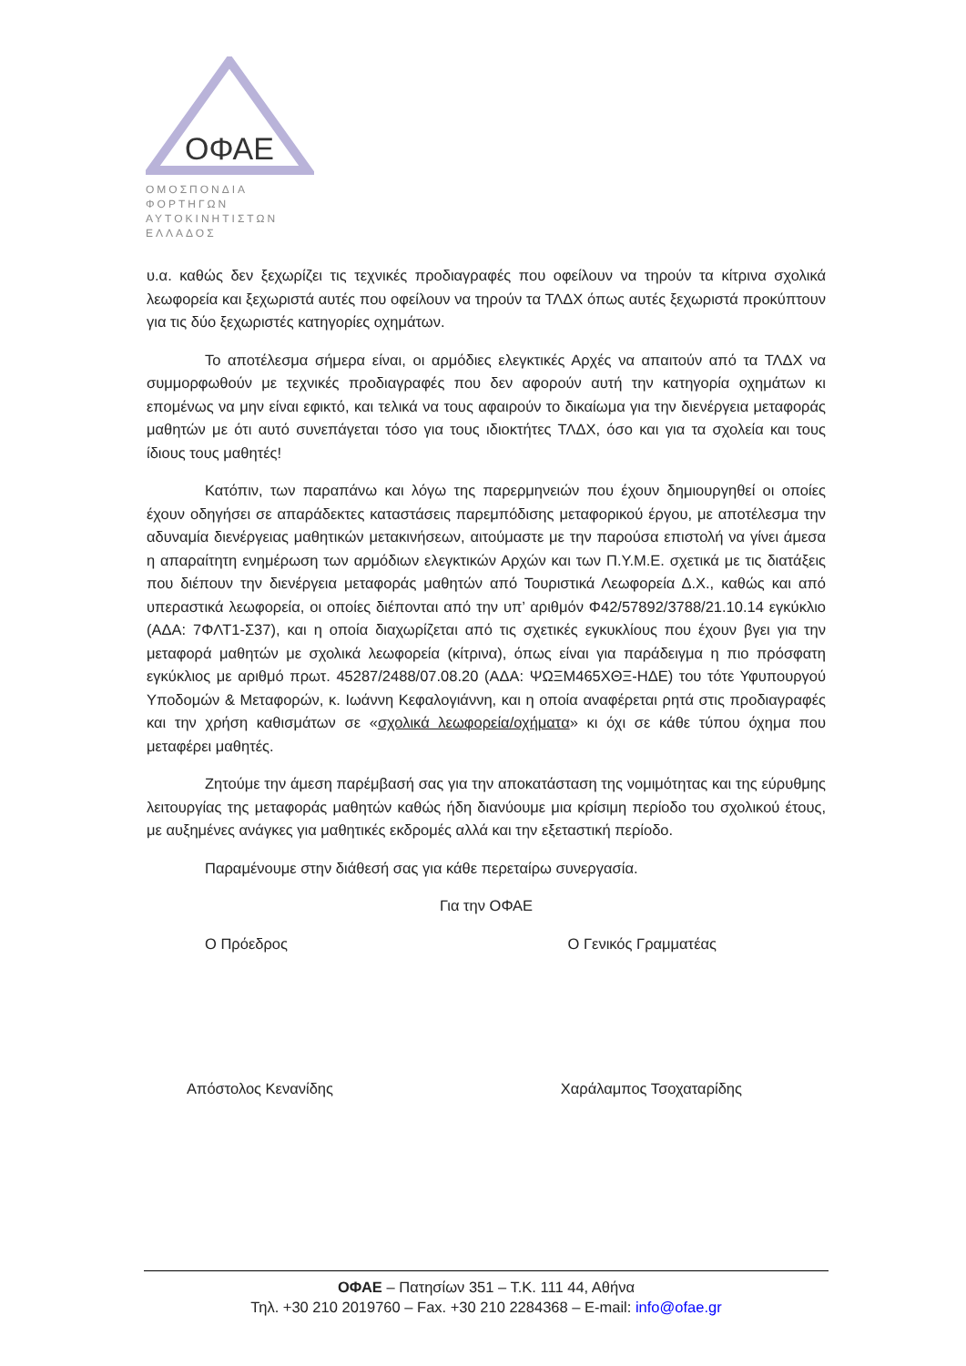ΟΦΑΕ
ΟΜΟΣΠΟΝΔΙΑ ΦΟΡΤΗΓΩΝ
ΑΥΤΟΚΙΝΗΤΙΣΤΩΝ ΕΛΛΑΔΟΣ
υ.α. καθώς δεν ξεχωρίζει τις τεχνικές προδιαγραφές που οφείλουν να τηρούν τα κίτρινα σχολικά λεωφορεία και ξεχωριστά αυτές που οφείλουν να τηρούν τα ΤΛΔΧ όπως αυτές ξεχωριστά προκύπτουν για τις δύο ξεχωριστές κατηγορίες οχημάτων.
Το αποτέλεσμα σήμερα είναι, οι αρμόδιες ελεγκτικές Αρχές να απαιτούν από τα ΤΛΔΧ να συμμορφωθούν με τεχνικές προδιαγραφές που δεν αφορούν αυτή την κατηγορία οχημάτων κι επομένως να μην είναι εφικτό, και τελικά να τους αφαιρούν το δικαίωμα για την διενέργεια μεταφοράς μαθητών με ότι αυτό συνεπάγεται τόσο για τους ιδιοκτήτες ΤΛΔΧ, όσο και για τα σχολεία και τους ίδιους τους μαθητές!
Κατόπιν, των παραπάνω και λόγω της παρερμηνειών που έχουν δημιουργηθεί οι οποίες έχουν οδηγήσει σε απαράδεκτες καταστάσεις παρεμπόδισης μεταφορικού έργου, με αποτέλεσμα την αδυναμία διενέργειας μαθητικών μετακινήσεων, αιτούμαστε με την παρούσα επιστολή να γίνει άμεσα η απαραίτητη ενημέρωση των αρμόδιων ελεγκτικών Αρχών και των Π.Υ.Μ.Ε. σχετικά με τις διατάξεις που διέπουν την διενέργεια μεταφοράς μαθητών από Τουριστικά Λεωφορεία Δ.Χ., καθώς και από υπεραστικά λεωφορεία, οι οποίες διέπονται από την υπ’ αριθμόν Φ42/57892/3788/21.10.14 εγκύκλιο (ΑΔΑ: 7ΦΛΤ1-Σ37), και η οποία διαχωρίζεται από τις σχετικές εγκυκλίους που έχουν βγει για την μεταφορά μαθητών με σχολικά λεωφορεία (κίτρινα), όπως είναι για παράδειγμα η πιο πρόσφατη εγκύκλιος με αριθμό πρωτ. 45287/2488/07.08.20 (ΑΔΑ: ΨΩΞΜ465ΧΘΞ-ΗΔΕ) του τότε Υφυπουργού Υποδομών & Μεταφορών, κ. Ιωάννη Κεφαλογιάννη, και η οποία αναφέρεται ρητά στις προδιαγραφές και την χρήση καθισμάτων σε «σχολικά λεωφορεία/οχήματα» κι όχι σε κάθε τύπου όχημα που μεταφέρει μαθητές.
Ζητούμε την άμεση παρέμβασή σας για την αποκατάσταση της νομιμότητας και της εύρυθμης λειτουργίας της μεταφοράς μαθητών καθώς ήδη διανύουμε μια κρίσιμη περίοδο του σχολικού έτους, με αυξημένες ανάγκες για μαθητικές εκδρομές αλλά και την εξεταστική περίοδο.
Παραμένουμε στην διάθεσή σας για κάθε περεταίρω συνεργασία.
Για την ΟΦΑΕ
Ο Πρόεδρος Ο Γενικός Γραμματέας
Απόστολος Κενανίδης Χαράλαμπος Τσοχαταρίδης
ΟΦΑΕ – Πατησίων 351 – Τ.Κ. 111 44, Αθήνα
Τηλ. +30 210 2019760 – Fax. +30 210 2284368 – E-mail: info@ofae.gr